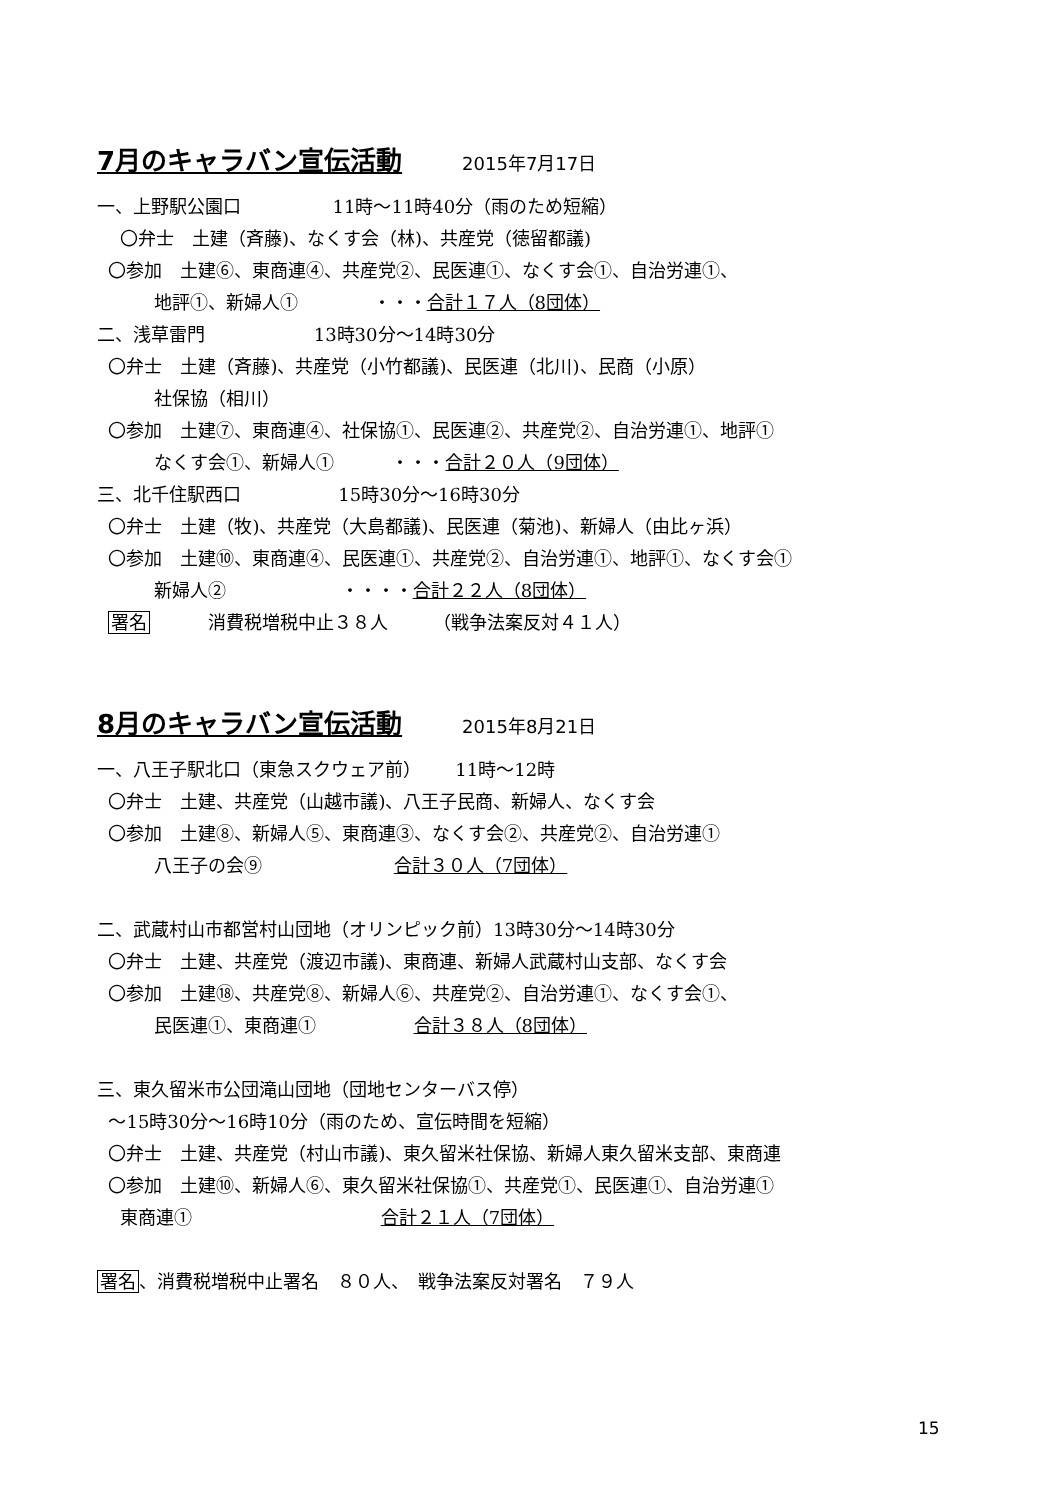7月のキャラバン宣伝活動 2015年7月17日
一、上野駅公園口 11時〜11時40分（雨のため短縮）
〇弁士　土建（斉藤)、なくす会（林)、共産党（徳留都議)
〇参加　土建⑥、東商連④、共産党②、民医連①、なくす会①、自治労連①、
地評①、新婦人① ・・・合計１７人（8団体）
二、浅草雷門 13時30分〜14時30分
〇弁士　土建（斉藤)、共産党（小竹都議)、民医連（北川)、民商（小原）
社保協（相川）
〇参加　土建⑦、東商連④、社保協①、民医連②、共産党②、自治労連①、地評①
なくす会①、新婦人① ・・・合計２０人（9団体）
三、北千住駅西口 15時30分〜16時30分
〇弁士　土建（牧)、共産党（大島都議)、民医連（菊池)、新婦人（由比ヶ浜）
〇参加　土建⑩、東商連④、民医連①、共産党②、自治労連①、地評①、なくす会①
新婦人② ・・・・合計２２人（8団体）
署名 消費税増税中止３８人 （戦争法案反対４１人）
8月のキャラバン宣伝活動 2015年8月21日
一、八王子駅北口（東急スクウェア前） 11時〜12時
〇弁士　土建、共産党（山越市議)、八王子民商、新婦人、なくす会
〇参加　土建⑧、新婦人⑤、東商連③、なくす会②、共産党②、自治労連①
八王子の会⑨ 合計３０人（7団体）
二、武蔵村山市都営村山団地（オリンピック前）13時30分〜14時30分
〇弁士　土建、共産党（渡辺市議)、東商連、新婦人武蔵村山支部、なくす会
〇参加　土建⑱、共産党⑧、新婦人⑥、共産党②、自治労連①、なくす会①、
民医連①、東商連① 合計３８人（8団体）
三、東久留米市公団滝山団地（団地センターバス停）
〜15時30分〜16時10分（雨のため、宣伝時間を短縮）
〇弁士　土建、共産党（村山市議)、東久留米社保協、新婦人東久留米支部、東商連
〇参加　土建⑩、新婦人⑥、東久留米社保協①、共産党①、民医連①、自治労連①
東商連① 合計２１人（7団体）
署名、消費税増税中止署名　８０人、　戦争法案反対署名　７９人
15